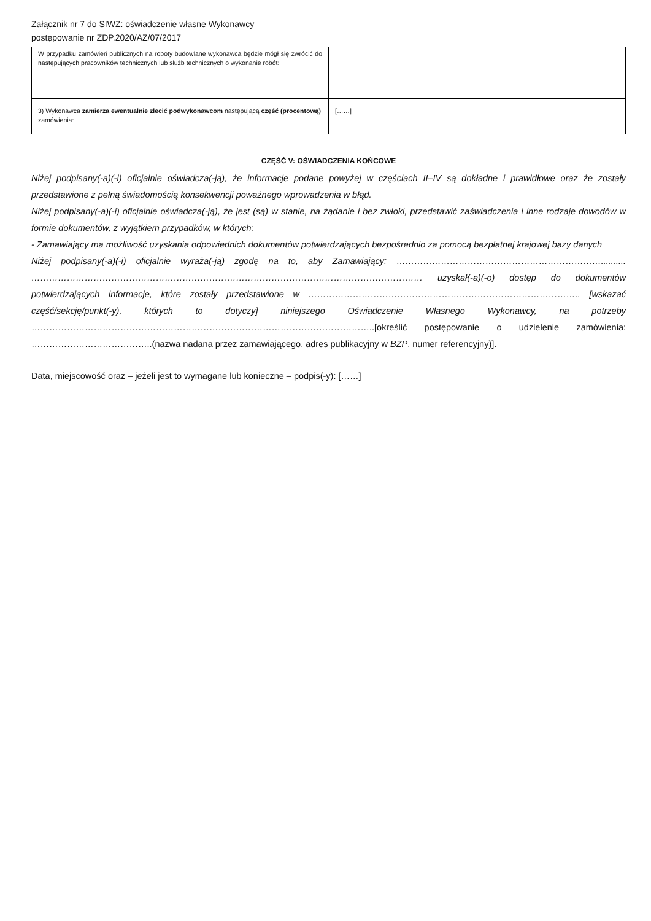Załącznik nr 7 do SIWZ: oświadczenie własne Wykonawcy
postępowanie nr ZDP.2020/AZ/07/2017
| W przypadku zamówień publicznych na roboty budowlane wykonawca będzie mógł się zwrócić do następujących pracowników technicznych lub służb technicznych o wykonanie robót: | |
| 3) Wykonawca zamierza ewentualnie zlecić podwykonawcom następującą część (procentową) zamówienia: | [……] |
CZĘŚĆ V: OŚWIADCZENIA KOŃCOWE
Niżej podpisany(-a)(-i) oficjalnie oświadcza(-ją), że informacje podane powyżej w częściach II–IV są dokładne i prawidłowe oraz że zostały przedstawione z pełną świadomością konsekwencji poważnego wprowadzenia w błąd.
Niżej podpisany(-a)(-i) oficjalnie oświadcza(-ją), że jest (są) w stanie, na żądanie i bez zwłoki, przedstawić zaświadczenia i inne rodzaje dowodów w formie dokumentów, z wyjątkiem przypadków, w których:
- Zamawiający ma możliwość uzyskania odpowiednich dokumentów potwierdzających bezpośrednio za pomocą bezpłatnej krajowej bazy danych
Niżej podpisany(-a)(-i) oficjalnie wyraża(-ją) zgodę na to, aby Zamawiający: …………………………………………………………….......... …………………………………………………………………………………………………………………… uzyskał(-a)(-o) dostęp do dokumentów potwierdzających informacje, które zostały przedstawione w ……………………………………………………………………………….. [wskazać część/sekcję/punkt(-y), których to dotyczy] niniejszego Oświadczenie Własnego Wykonawcy, na potrzeby ……………………………………………………………………………………………………..[określić postępowanie o udzielenie zamówienia: …………………………………..(nazwa nadana przez zamawiającego, adres publikacyjny w BZP, numer referencyjny)].
Data, miejscowość oraz – jeżeli jest to wymagane lub konieczne – podpis(-y): [……]